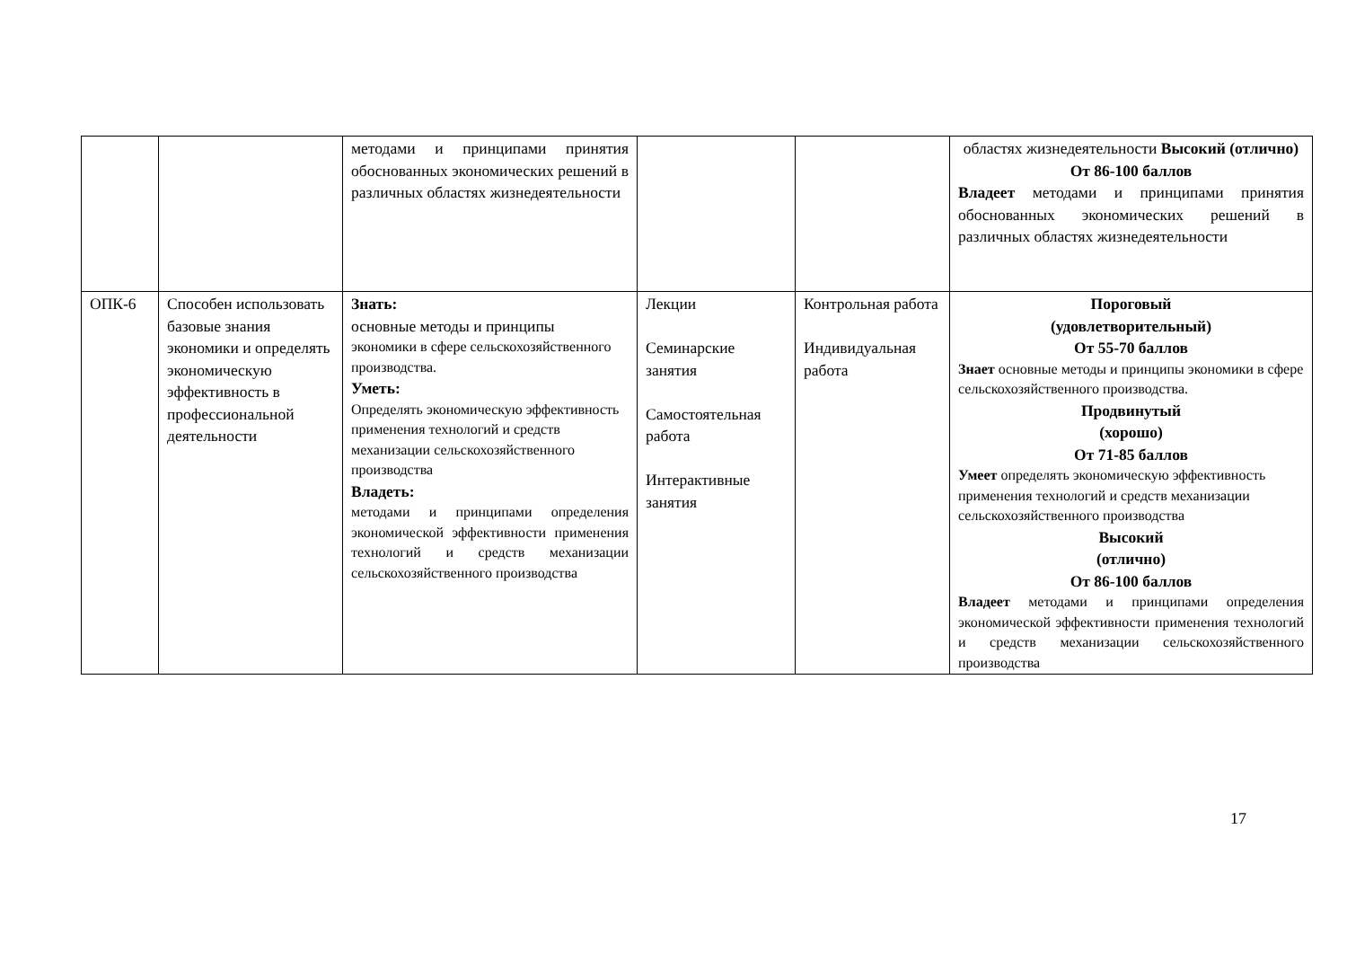| | | методами и принципами принятия обоснованных экономических решений в различных областях жизнедеятельности | | | областях жизнедеятельности Высокий (отлично) От 86-100 баллов Владеет методами и принципами принятия обоснованных экономических решений в различных областях жизнедеятельности |
| ОПК-6 | Способен использовать базовые знания экономики и определять экономическую эффективность в профессиональной деятельности | Знать: основные методы и принципы экономики в сфере сельскохозяйственного производства. Уметь: Определять экономическую эффективность применения технологий и средств механизации сельскохозяйственного производства Владеть: методами и принципами определения экономической эффективности применения технологий и средств механизации сельскохозяйственного производства | Лекции Семинарские занятия Самостоятельная работа Интерактивные занятия | Контрольная работа Индивидуальная работа | Пороговый (удовлетворительный) От 55-70 баллов Знает основные методы и принципы экономики в сфере сельскохозяйственного производства. Продвинутый (хорошо) От 71-85 баллов Умеет определять экономическую эффективность применения технологий и средств механизации сельскохозяйственного производства Высокий (отлично) От 86-100 баллов Владеет методами и принципами определения экономической эффективности применения технологий и средств механизации сельскохозяйственного производства |
17